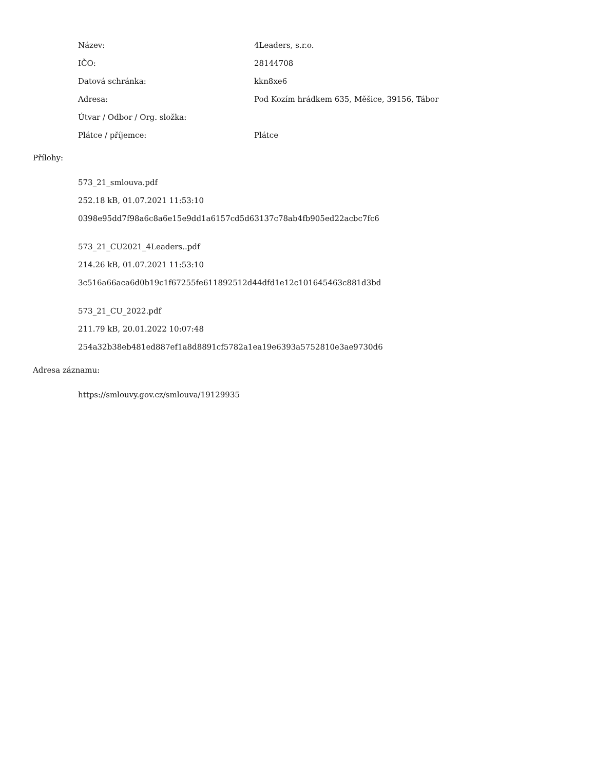| Název: | 4Leaders, s.r.o. |
| IČO: | 28144708 |
| Datová schránka: | kkn8xe6 |
| Adresa: | Pod Kozím hrádkem 635, Měšice, 39156, Tábor |
| Útvar / Odbor / Org. složka: | |
| Plátce / příjemce: | Plátce |
Přílohy:
573_21_smlouva.pdf
252.18 kB, 01.07.2021 11:53:10
0398e95dd7f98a6c8a6e15e9dd1a6157cd5d63137c78ab4fb905ed22acbc7fc6
573_21_CU2021_4Leaders..pdf
214.26 kB, 01.07.2021 11:53:10
3c516a66aca6d0b19c1f67255fe611892512d44dfd1e12c101645463c881d3bd
573_21_CU_2022.pdf
211.79 kB, 20.01.2022 10:07:48
254a32b38eb481ed887ef1a8d8891cf5782a1ea19e6393a5752810e3ae9730d6
Adresa záznamu:
https://smlouvy.gov.cz/smlouva/19129935